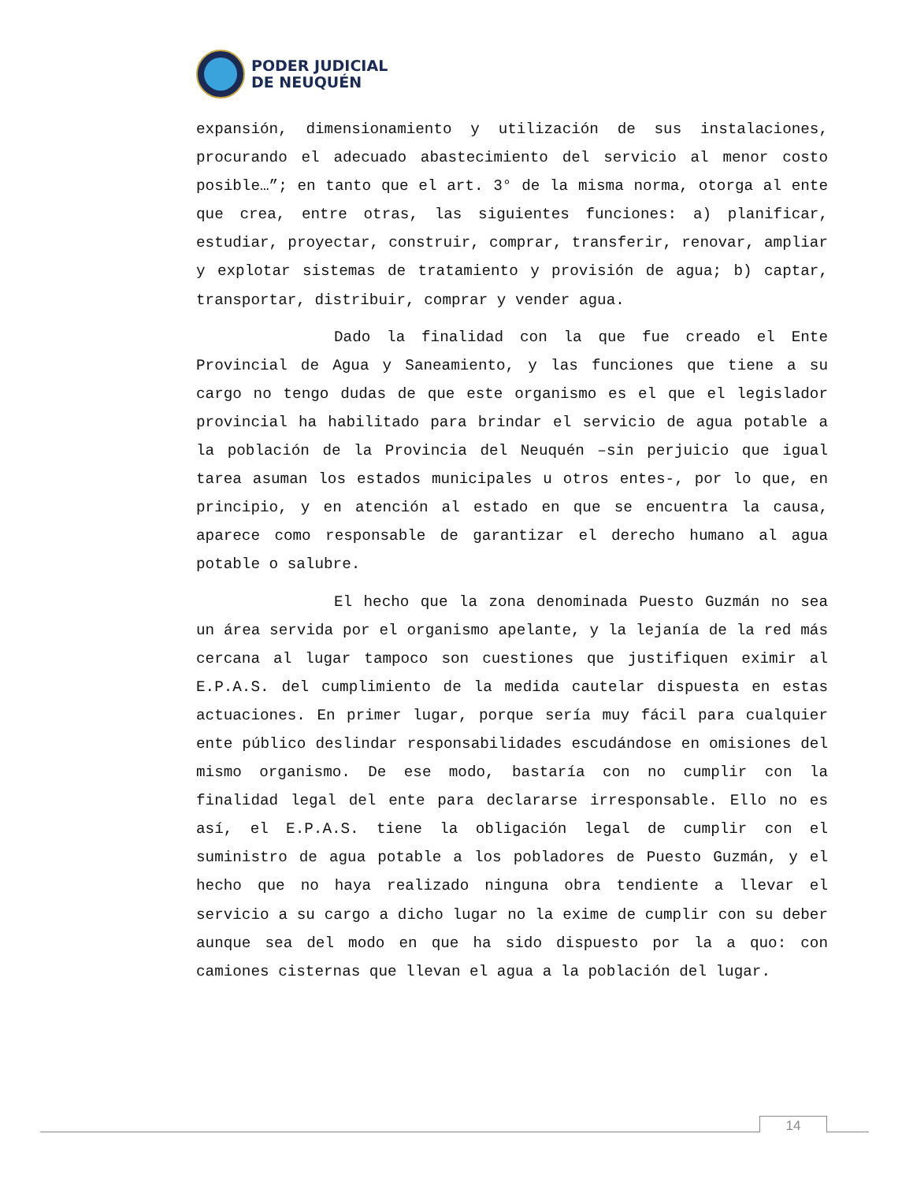PODER JUDICIAL
DE NEUQUÉN
expansión, dimensionamiento y utilización de sus instalaciones, procurando el adecuado abastecimiento del servicio al menor costo posible…”; en tanto que el art. 3° de la misma norma, otorga al ente que crea, entre otras, las siguientes funciones: a) planificar, estudiar, proyectar, construir, comprar, transferir, renovar, ampliar y explotar sistemas de tratamiento y provisión de agua; b) captar, transportar, distribuir, comprar y vender agua.
Dado la finalidad con la que fue creado el Ente Provincial de Agua y Saneamiento, y las funciones que tiene a su cargo no tengo dudas de que este organismo es el que el legislador provincial ha habilitado para brindar el servicio de agua potable a la población de la Provincia del Neuquén –sin perjuicio que igual tarea asuman los estados municipales u otros entes-, por lo que, en principio, y en atención al estado en que se encuentra la causa, aparece como responsable de garantizar el derecho humano al agua potable o salubre.
El hecho que la zona denominada Puesto Guzmán no sea un área servida por el organismo apelante, y la lejanía de la red más cercana al lugar tampoco son cuestiones que justifiquen eximir al E.P.A.S. del cumplimiento de la medida cautelar dispuesta en estas actuaciones. En primer lugar, porque sería muy fácil para cualquier ente público deslindar responsabilidades escudándose en omisiones del mismo organismo. De ese modo, bastaría con no cumplir con la finalidad legal del ente para declararse irresponsable. Ello no es así, el E.P.A.S. tiene la obligación legal de cumplir con el suministro de agua potable a los pobladores de Puesto Guzmán, y el hecho que no haya realizado ninguna obra tendiente a llevar el servicio a su cargo a dicho lugar no la exime de cumplir con su deber aunque sea del modo en que ha sido dispuesto por la a quo: con camiones cisternas que llevan el agua a la población del lugar.
14